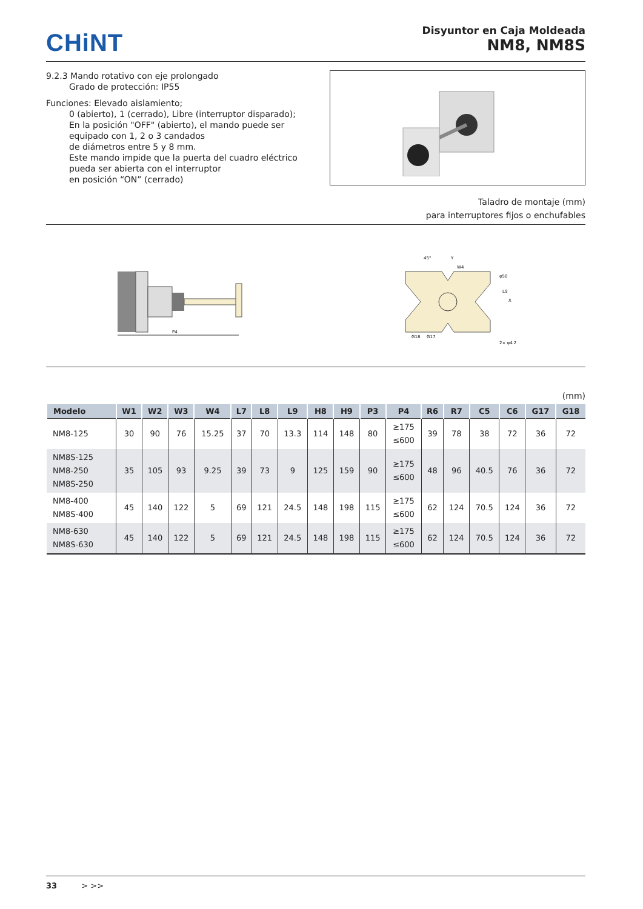CHiNT
Disyuntor en Caja Moldeada
NM8, NM8S
9.2.3 Mando rotativo con eje prolongado
Grado de protección: IP55
Funciones: Elevado aislamiento;
0 (abierto), 1 (cerrado), Libre (interruptor disparado);
En la posición "OFF" (abierto), el mando puede ser
equipado con 1, 2 o 3 candados
de diámetros entre 5 y 8 mm.
Este mando impide que la puerta del cuadro eléctrico
pueda ser abierta con el interruptor
en posición “ON” (cerrado)
Taladro de montaje (mm)
para interruptores fijos o enchufables
P4
45°
Y
W4
φ50
X
2× φ4.2
G18
G17
L9
(mm)
| Modelo | W1 | W2 | W3 | W4 | L7 | L8 | L9 | H8 | H9 | P3 | P4 | R6 | R7 | C5 | C6 | G17 | G18 |
| --- | --- | --- | --- | --- | --- | --- | --- | --- | --- | --- | --- | --- | --- | --- | --- | --- | --- |
| NM8-125 | 30 | 90 | 76 | 15.25 | 37 | 70 | 13.3 | 114 | 148 | 80 | ≥175 ≤600 | 39 | 78 | 38 | 72 | 36 | 72 |
| NM8S-125 NM8-250 NM8S-250 | 35 | 105 | 93 | 9.25 | 39 | 73 | 9 | 125 | 159 | 90 | ≥175 ≤600 | 48 | 96 | 40.5 | 76 | 36 | 72 |
| NM8-400 NM8S-400 | 45 | 140 | 122 | 5 | 69 | 121 | 24.5 | 148 | 198 | 115 | ≥175 ≤600 | 62 | 124 | 70.5 | 124 | 36 | 72 |
| NM8-630 NM8S-630 | 45 | 140 | 122 | 5 | 69 | 121 | 24.5 | 148 | 198 | 115 | ≥175 ≤600 | 62 | 124 | 70.5 | 124 | 36 | 72 |
33 > >>